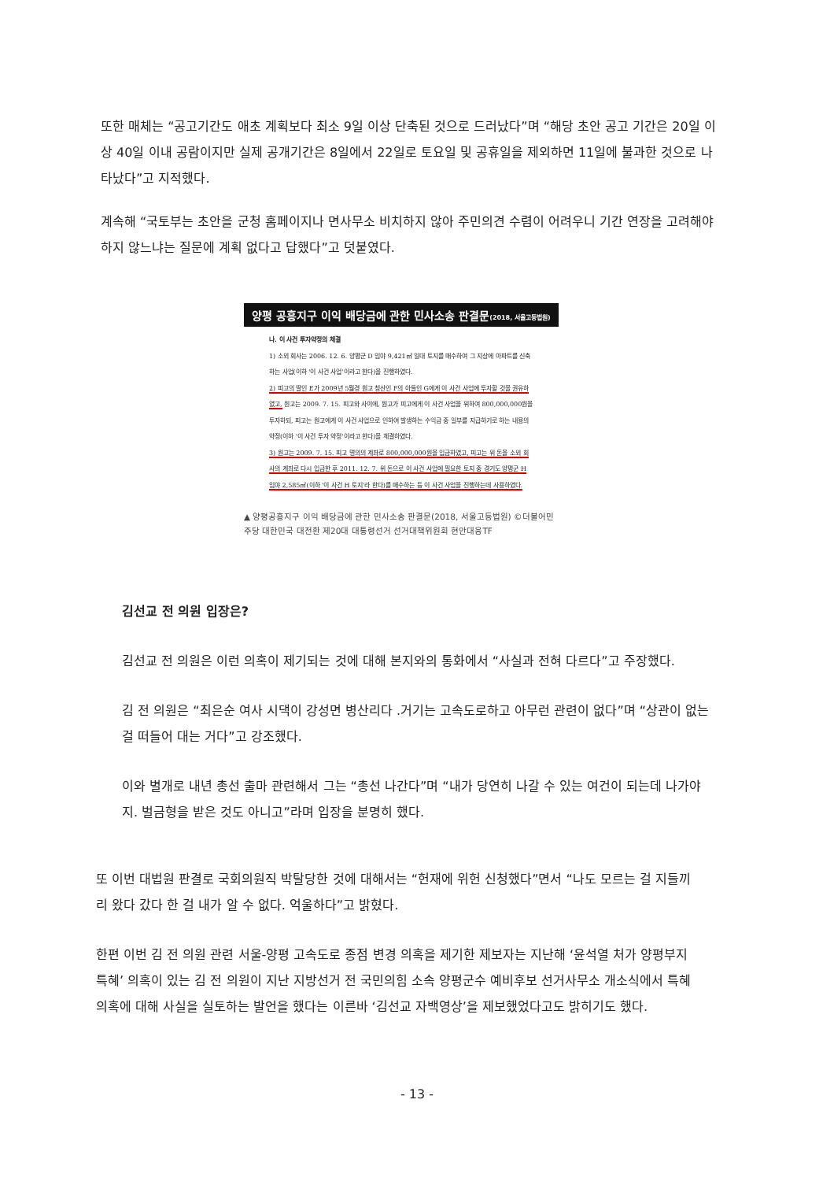또한 매체는 “공고기간도 애초 계획보다 최소 9일 이상 단축된 것으로 드러났다”며 “해당 초안 공고 기간은 20일 이상 40일 이내 공람이지만 실제 공개기간은 8일에서 22일로 토요일 및 공휴일을 제외하면 11일에 불과한 것으로 나타났다”고 지적했다.
계속해 “국토부는 초안을 군청 홈페이지나 면사무소 비치하지 않아 주민의견 수렴이 어려우니 기간 연장을 고려해야 하지 않느냐는 질문에 계획 없다고 답했다”고 덧붙였다.
양평 공흥지구 이익 배당금에 관한 민사소송 판결문(2018, 서울고등법원)
나. 이 사건 투자약정의 체결
1) 소외 회사는 2006. 12. 6. 양평군 D 임야 9,421㎡ 일대 토지를 매수하여 그 지상에 아파트를 신축하는 사업(이하 '이 사건 사업'이라고 한다)을 진행하였다.
2) 피고의 딸인 E가 2009년 5월경 원고 청산인 F의 아들인 G에게 이 사건 사업에 투자할 것을 권유하였고, 원고는 2009. 7. 15. 피고와 사이에, 원고가 피고에게 이 사건 사업을 위하여 800,000,000원을 투자하되, 피고는 원고에게 이 사건 사업으로 인하여 발생하는 수익금 중 일부를 지급하기로 하는 내용의 약정(이하 '이 사건 투자 약정'이라고 한다)을 체결하였다.
3) 원고는 2009. 7. 15. 피고 명의의 계좌로 800,000,000원을 입금하였고, 피고는 위 돈을 소외 회사의 계좌로 다시 입금한 후 2011. 12. 7. 위 돈으로 이 사건 사업에 필요한 토지 중 경기도 양평군 H 임야 2,585㎡(이하 '이 사건 H 토지'라 한다)를 매수하는 등 이 사건 사업을 진행하는데 사용하였다.
▲ 양평공흥지구 이익 배당금에 관한 민사소송 판결문(2018, 서울고등법원) ©더불어민주당 대한민국 대전환 제20대 대통령선거 선거대책위원회 현안대응TF
김선교 전 의원 입장은?
김선교 전 의원은 이런 의혹이 제기되는 것에 대해 본지와의 통화에서 “사실과 전혀 다르다”고 주장했다.
김 전 의원은 “최은순 여사 시댁이 강성면 병산리다 .거기는 고속도로하고 아무런 관련이 없다”며 “상관이 없는 걸 떠들어 대는 거다”고 강조했다.
이와 별개로 내년 총선 출마 관련해서 그는 “총선 나간다”며 “내가 당연히 나갈 수 있는 여건이 되는데 나가야지. 벌금형을 받은 것도 아니고”라며 입장을 분명히 했다.
또 이번 대법원 판결로 국회의원직 박탈당한 것에 대해서는 “헌재에 위헌 신청했다”면서 “나도 모르는 걸 지들끼리 왔다 갔다 한 걸 내가 알 수 없다. 억울하다”고 밝혔다.
한편 이번 김 전 의원 관련 서울-양평 고속도로 종점 변경 의혹을 제기한 제보자는 지난해 ‘윤석열 처가 양평부지 특혜’ 의혹이 있는 김 전 의원이 지난 지방선거 전 국민의힘 소속 양평군수 예비후보 선거사무소 개소식에서 특혜 의혹에 대해 사실을 실토하는 발언을 했다는 이른바 ‘김선교 자백영상’을 제보했었다고도 밝히기도 했다.
- 13 -